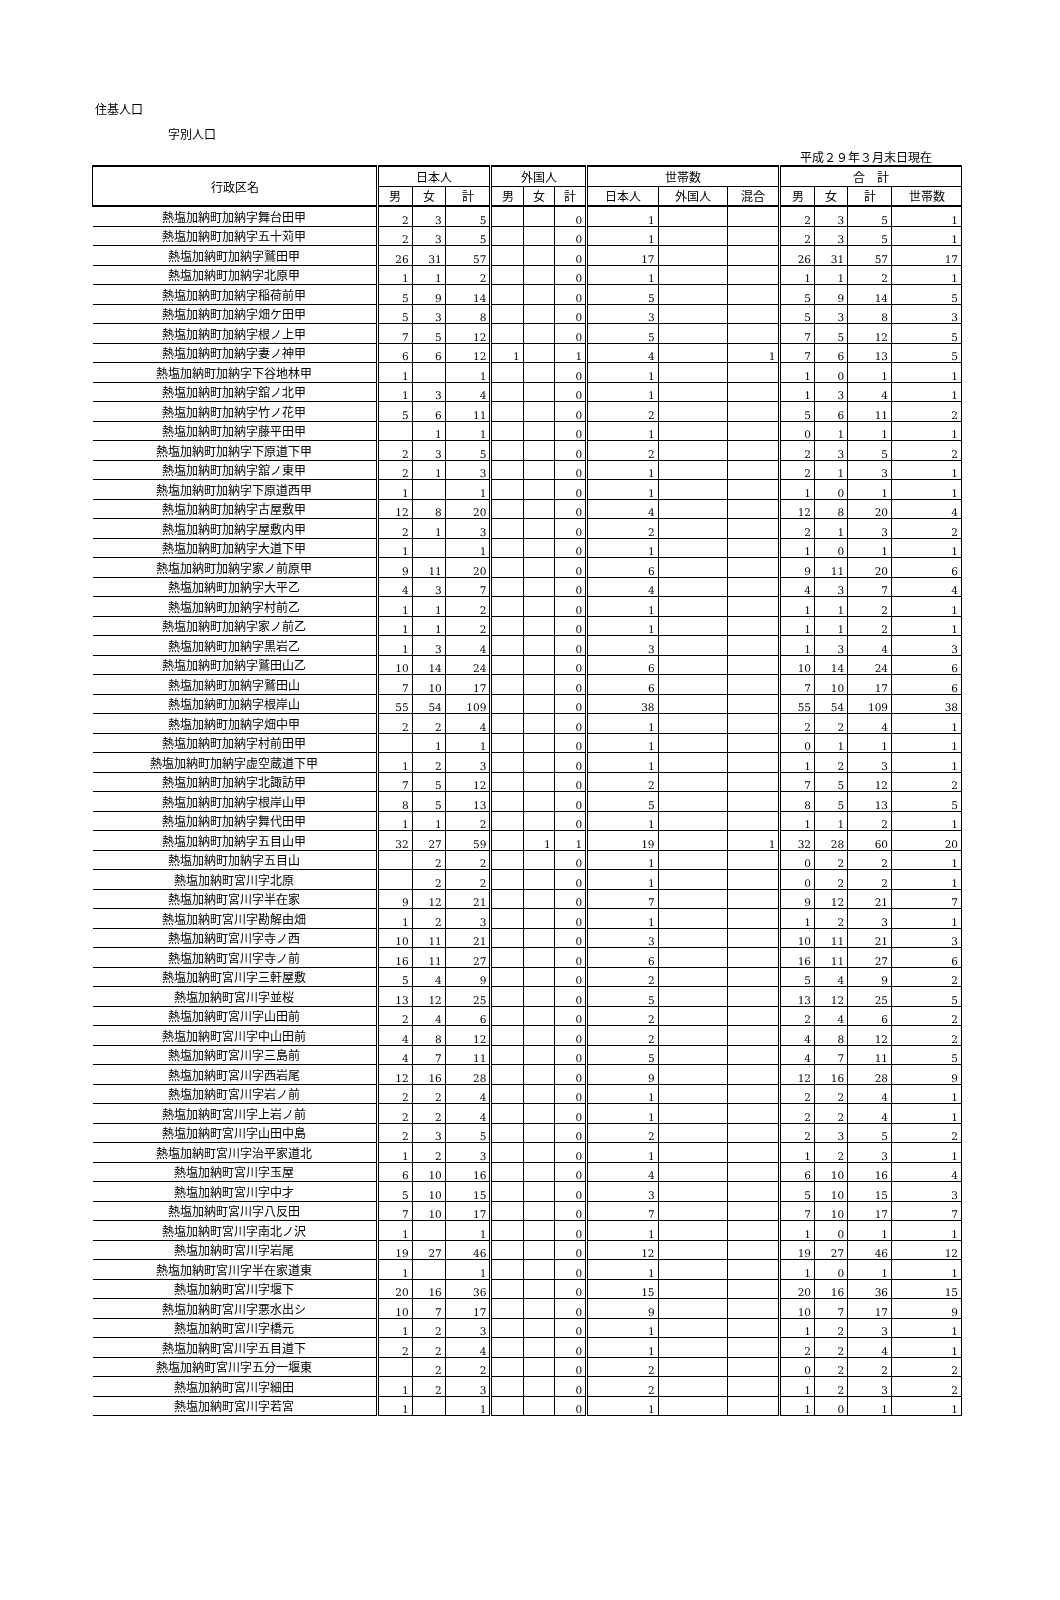住基人口
字別人口
平成２９年３月末日現在
| 行政区名 | 日本人 | | | 外国人 | | | 世帯数 | | | 合 計 | | | |
| --- | --- | --- | --- | --- | --- | --- | --- | --- | --- | --- | --- | --- | --- |
| | 男 | 女 | 計 | 男 | 女 | 計 | 日本人 | 外国人 | 混合 | 男 | 女 | 計 | 世帯数 |
| 熱塩加納町加納字舞台田甲 | 2 | 3 | 5 | | | 0 | 1 | | | 2 | 3 | 5 | 1 |
| 熱塩加納町加納字五十苅甲 | 2 | 3 | 5 | | | 0 | 1 | | | 2 | 3 | 5 | 1 |
| 熱塩加納町加納字鷲田甲 | 26 | 31 | 57 | | | 0 | 17 | | | 26 | 31 | 57 | 17 |
| 熱塩加納町加納字北原甲 | 1 | 1 | 2 | | | 0 | 1 | | | 1 | 1 | 2 | 1 |
| 熱塩加納町加納字稲荷前甲 | 5 | 9 | 14 | | | 0 | 5 | | | 5 | 9 | 14 | 5 |
| 熱塩加納町加納字畑ケ田甲 | 5 | 3 | 8 | | | 0 | 3 | | | 5 | 3 | 8 | 3 |
| 熱塩加納町加納字根ノ上甲 | 7 | 5 | 12 | | | 0 | 5 | | | 7 | 5 | 12 | 5 |
| 熱塩加納町加納字妻ノ神甲 | 6 | 6 | 12 | 1 | | 1 | 4 | | 1 | 7 | 6 | 13 | 5 |
| 熱塩加納町加納字下谷地林甲 | 1 | | 1 | | | 0 | 1 | | | 1 | 0 | 1 | 1 |
| 熱塩加納町加納字舘ノ北甲 | 1 | 3 | 4 | | | 0 | 1 | | | 1 | 3 | 4 | 1 |
| 熱塩加納町加納字竹ノ花甲 | 5 | 6 | 11 | | | 0 | 2 | | | 5 | 6 | 11 | 2 |
| 熱塩加納町加納字藤平田甲 | | 1 | 1 | | | 0 | 1 | | | 0 | 1 | 1 | 1 |
| 熱塩加納町加納字下原道下甲 | 2 | 3 | 5 | | | 0 | 2 | | | 2 | 3 | 5 | 2 |
| 熱塩加納町加納字舘ノ東甲 | 2 | 1 | 3 | | | 0 | 1 | | | 2 | 1 | 3 | 1 |
| 熱塩加納町加納字下原道西甲 | 1 | | 1 | | | 0 | 1 | | | 1 | 0 | 1 | 1 |
| 熱塩加納町加納字古屋敷甲 | 12 | 8 | 20 | | | 0 | 4 | | | 12 | 8 | 20 | 4 |
| 熱塩加納町加納字屋敷内甲 | 2 | 1 | 3 | | | 0 | 2 | | | 2 | 1 | 3 | 2 |
| 熱塩加納町加納字大道下甲 | 1 | | 1 | | | 0 | 1 | | | 1 | 0 | 1 | 1 |
| 熱塩加納町加納字家ノ前原甲 | 9 | 11 | 20 | | | 0 | 6 | | | 9 | 11 | 20 | 6 |
| 熱塩加納町加納字大平乙 | 4 | 3 | 7 | | | 0 | 4 | | | 4 | 3 | 7 | 4 |
| 熱塩加納町加納字村前乙 | 1 | 1 | 2 | | | 0 | 1 | | | 1 | 1 | 2 | 1 |
| 熱塩加納町加納字家ノ前乙 | 1 | 1 | 2 | | | 0 | 1 | | | 1 | 1 | 2 | 1 |
| 熱塩加納町加納字黒岩乙 | 1 | 3 | 4 | | | 0 | 3 | | | 1 | 3 | 4 | 3 |
| 熱塩加納町加納字鷲田山乙 | 10 | 14 | 24 | | | 0 | 6 | | | 10 | 14 | 24 | 6 |
| 熱塩加納町加納字鷲田山 | 7 | 10 | 17 | | | 0 | 6 | | | 7 | 10 | 17 | 6 |
| 熱塩加納町加納字根岸山 | 55 | 54 | 109 | | | 0 | 38 | | | 55 | 54 | 109 | 38 |
| 熱塩加納町加納字畑中甲 | 2 | 2 | 4 | | | 0 | 1 | | | 2 | 2 | 4 | 1 |
| 熱塩加納町加納字村前田甲 | | 1 | 1 | | | 0 | 1 | | | 0 | 1 | 1 | 1 |
| 熱塩加納町加納字虚空蔵道下甲 | 1 | 2 | 3 | | | 0 | 1 | | | 1 | 2 | 3 | 1 |
| 熱塩加納町加納字北諏訪甲 | 7 | 5 | 12 | | | 0 | 2 | | | 7 | 5 | 12 | 2 |
| 熱塩加納町加納字根岸山甲 | 8 | 5 | 13 | | | 0 | 5 | | | 8 | 5 | 13 | 5 |
| 熱塩加納町加納字舞代田甲 | 1 | 1 | 2 | | | 0 | 1 | | | 1 | 1 | 2 | 1 |
| 熱塩加納町加納字五目山甲 | 32 | 27 | 59 | | 1 | 1 | 19 | | 1 | 32 | 28 | 60 | 20 |
| 熱塩加納町加納字五目山 | | 2 | 2 | | | 0 | 1 | | | 0 | 2 | 2 | 1 |
| 熱塩加納町宮川字北原 | | 2 | 2 | | | 0 | 1 | | | 0 | 2 | 2 | 1 |
| 熱塩加納町宮川字半在家 | 9 | 12 | 21 | | | 0 | 7 | | | 9 | 12 | 21 | 7 |
| 熱塩加納町宮川字勘解由畑 | 1 | 2 | 3 | | | 0 | 1 | | | 1 | 2 | 3 | 1 |
| 熱塩加納町宮川字寺ノ西 | 10 | 11 | 21 | | | 0 | 3 | | | 10 | 11 | 21 | 3 |
| 熱塩加納町宮川字寺ノ前 | 16 | 11 | 27 | | | 0 | 6 | | | 16 | 11 | 27 | 6 |
| 熱塩加納町宮川字三軒屋敷 | 5 | 4 | 9 | | | 0 | 2 | | | 5 | 4 | 9 | 2 |
| 熱塩加納町宮川字並桜 | 13 | 12 | 25 | | | 0 | 5 | | | 13 | 12 | 25 | 5 |
| 熱塩加納町宮川字山田前 | 2 | 4 | 6 | | | 0 | 2 | | | 2 | 4 | 6 | 2 |
| 熱塩加納町宮川字中山田前 | 4 | 8 | 12 | | | 0 | 2 | | | 4 | 8 | 12 | 2 |
| 熱塩加納町宮川字三島前 | 4 | 7 | 11 | | | 0 | 5 | | | 4 | 7 | 11 | 5 |
| 熱塩加納町宮川字西岩尾 | 12 | 16 | 28 | | | 0 | 9 | | | 12 | 16 | 28 | 9 |
| 熱塩加納町宮川字岩ノ前 | 2 | 2 | 4 | | | 0 | 1 | | | 2 | 2 | 4 | 1 |
| 熱塩加納町宮川字上岩ノ前 | 2 | 2 | 4 | | | 0 | 1 | | | 2 | 2 | 4 | 1 |
| 熱塩加納町宮川字山田中島 | 2 | 3 | 5 | | | 0 | 2 | | | 2 | 3 | 5 | 2 |
| 熱塩加納町宮川字治平家道北 | 1 | 2 | 3 | | | 0 | 1 | | | 1 | 2 | 3 | 1 |
| 熱塩加納町宮川字玉屋 | 6 | 10 | 16 | | | 0 | 4 | | | 6 | 10 | 16 | 4 |
| 熱塩加納町宮川字中才 | 5 | 10 | 15 | | | 0 | 3 | | | 5 | 10 | 15 | 3 |
| 熱塩加納町宮川字八反田 | 7 | 10 | 17 | | | 0 | 7 | | | 7 | 10 | 17 | 7 |
| 熱塩加納町宮川字南北ノ沢 | 1 | | 1 | | | 0 | 1 | | | 1 | 0 | 1 | 1 |
| 熱塩加納町宮川字岩尾 | 19 | 27 | 46 | | | 0 | 12 | | | 19 | 27 | 46 | 12 |
| 熱塩加納町宮川字半在家道東 | 1 | | 1 | | | 0 | 1 | | | 1 | 0 | 1 | 1 |
| 熱塩加納町宮川字堰下 | 20 | 16 | 36 | | | 0 | 15 | | | 20 | 16 | 36 | 15 |
| 熱塩加納町宮川字悪水出シ | 10 | 7 | 17 | | | 0 | 9 | | | 10 | 7 | 17 | 9 |
| 熱塩加納町宮川字橋元 | 1 | 2 | 3 | | | 0 | 1 | | | 1 | 2 | 3 | 1 |
| 熱塩加納町宮川字五目道下 | 2 | 2 | 4 | | | 0 | 1 | | | 2 | 2 | 4 | 1 |
| 熱塩加納町宮川字五分一堰東 | | 2 | 2 | | | 0 | 2 | | | 0 | 2 | 2 | 2 |
| 熱塩加納町宮川字細田 | 1 | 2 | 3 | | | 0 | 2 | | | 1 | 2 | 3 | 2 |
| 熱塩加納町宮川字若宮 | 1 | | 1 | | | 0 | 1 | | | 1 | 0 | 1 | 1 |